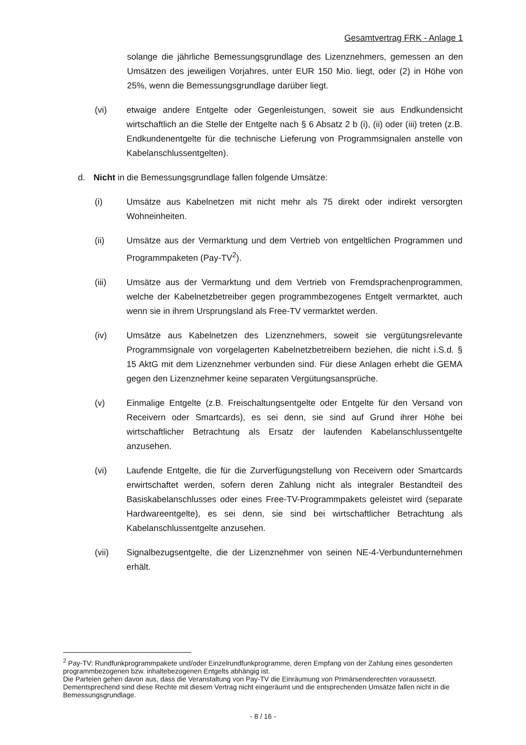Gesamtvertrag FRK - Anlage 1
solange die jährliche Bemessungsgrundlage des Lizenznehmers, gemessen an den Umsätzen des jeweiligen Vorjahres, unter EUR 150 Mio. liegt, oder (2) in Höhe von 25%, wenn die Bemessungsgrundlage darüber liegt.
(vi) etwaige andere Entgelte oder Gegenleistungen, soweit sie aus Endkundensicht wirtschaftlich an die Stelle der Entgelte nach § 6 Absatz 2 b (i), (ii) oder (iii) treten (z.B. Endkundenentgelte für die technische Lieferung von Programmsignalen anstelle von Kabelanschlussentgelten).
d. Nicht in die Bemessungsgrundlage fallen folgende Umsätze:
(i) Umsätze aus Kabelnetzen mit nicht mehr als 75 direkt oder indirekt versorgten Wohneinheiten.
(ii) Umsätze aus der Vermarktung und dem Vertrieb von entgeltlichen Programmen und Programmpaketen (Pay-TV<sup>2</sup>).
(iii) Umsätze aus der Vermarktung und dem Vertrieb von Fremdsprachenprogrammen, welche der Kabelnetzbetreiber gegen programmbezogenes Entgelt vermarktet, auch wenn sie in ihrem Ursprungsland als Free-TV vermarktet werden.
(iv) Umsätze aus Kabelnetzen des Lizenznehmers, soweit sie vergütungsrelevante Programmsignale von vorgelagerten Kabelnetzbetreibern beziehen, die nicht i.S.d. § 15 AktG mit dem Lizenznehmer verbunden sind. Für diese Anlagen erhebt die GEMA gegen den Lizenznehmer keine separaten Vergütungsansprüche.
(v) Einmalige Entgelte (z.B. Freischaltungsentgelte oder Entgelte für den Versand von Receivern oder Smartcards), es sei denn, sie sind auf Grund ihrer Höhe bei wirtschaftlicher Betrachtung als Ersatz der laufenden Kabelanschlussentgelte anzusehen.
(vi) Laufende Entgelte, die für die Zurverfügungstellung von Receivern oder Smartcards erwirtschaftet werden, sofern deren Zahlung nicht als integraler Bestandteil des Basiskabelanschlusses oder eines Free-TV-Programmpakets geleistet wird (separate Hardwareentgelte), es sei denn, sie sind bei wirtschaftlicher Betrachtung als Kabelanschlussentgelte anzusehen.
(vii) Signalbezugsentgelte, die der Lizenznehmer von seinen NE-4-Verbundunternehmen erhält.
<sup>2</sup> Pay-TV: Rundfunkprogrammpakete und/oder Einzelrundfunkprogramme, deren Empfang von der Zahlung eines gesonderten programmbezogenen bzw. inhaltebezogenen Entgelts abhängig ist.
Die Parteien gehen davon aus, dass die Veranstaltung von Pay-TV die Einräumung von Primärsenderechten voraussetzt. Dementsprechend sind diese Rechte mit diesem Vertrag nicht eingeräumt und die entsprechenden Umsätze fallen nicht in die Bemessungsgrundlage.
- 8 / 16 -